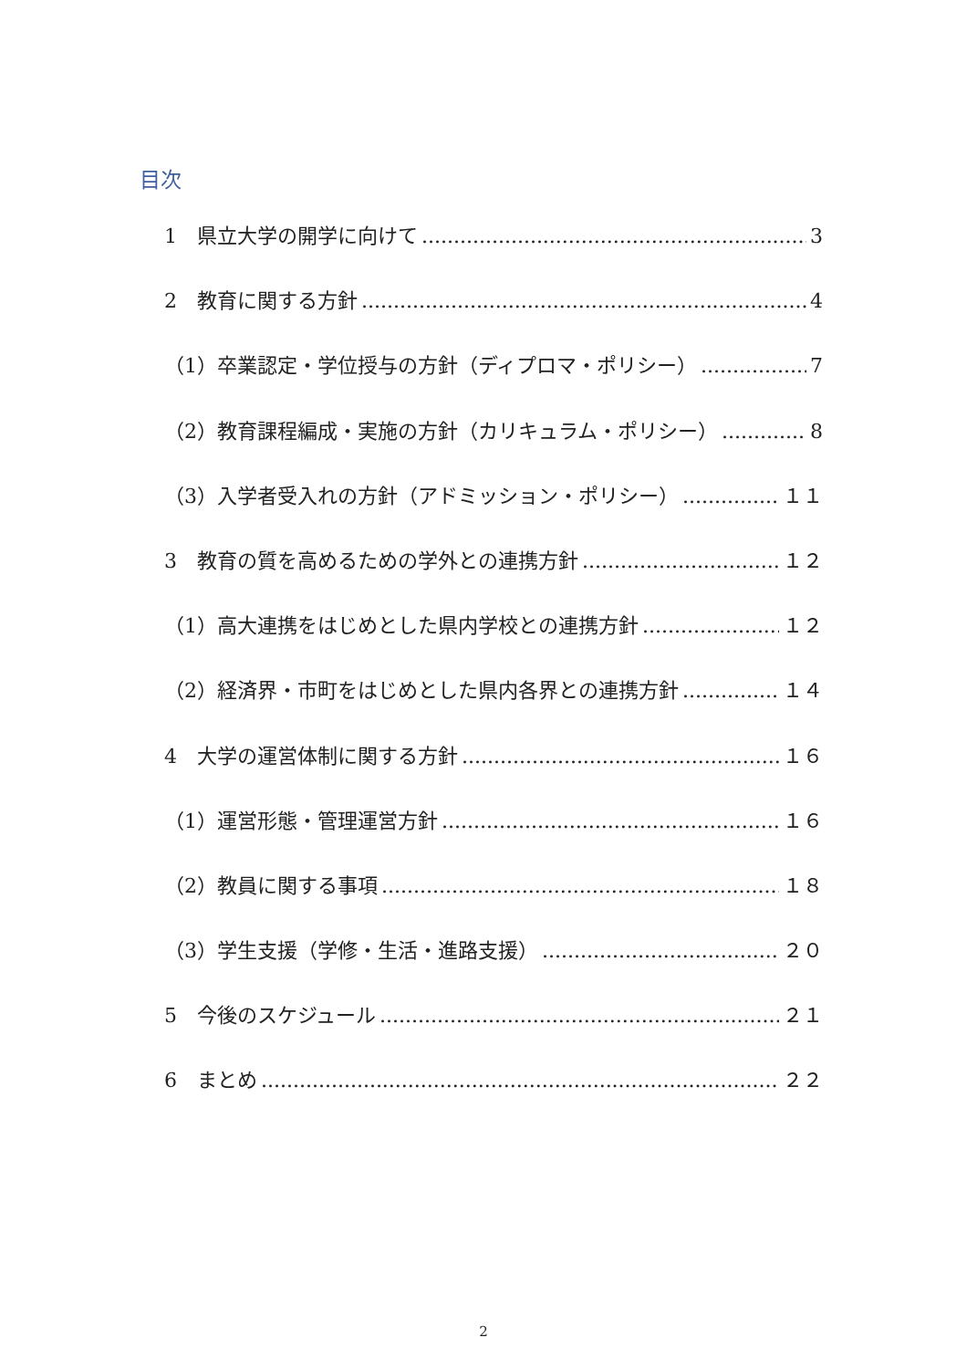目次
1　県立大学の開学に向けて 3
2　教育に関する方針 4
（1）卒業認定・学位授与の方針（ディプロマ・ポリシー） 7
（2）教育課程編成・実施の方針（カリキュラム・ポリシー） 8
（3）入学者受入れの方針（アドミッション・ポリシー） １１
3　教育の質を高めるための学外との連携方針 １２
（1）高大連携をはじめとした県内学校との連携方針 １２
（2）経済界・市町をはじめとした県内各界との連携方針 １４
4　大学の運営体制に関する方針 １６
（1）運営形態・管理運営方針 １６
（2）教員に関する事項 １８
（3）学生支援（学修・生活・進路支援） ２０
5　今後のスケジュール ２１
6　まとめ ２２
2